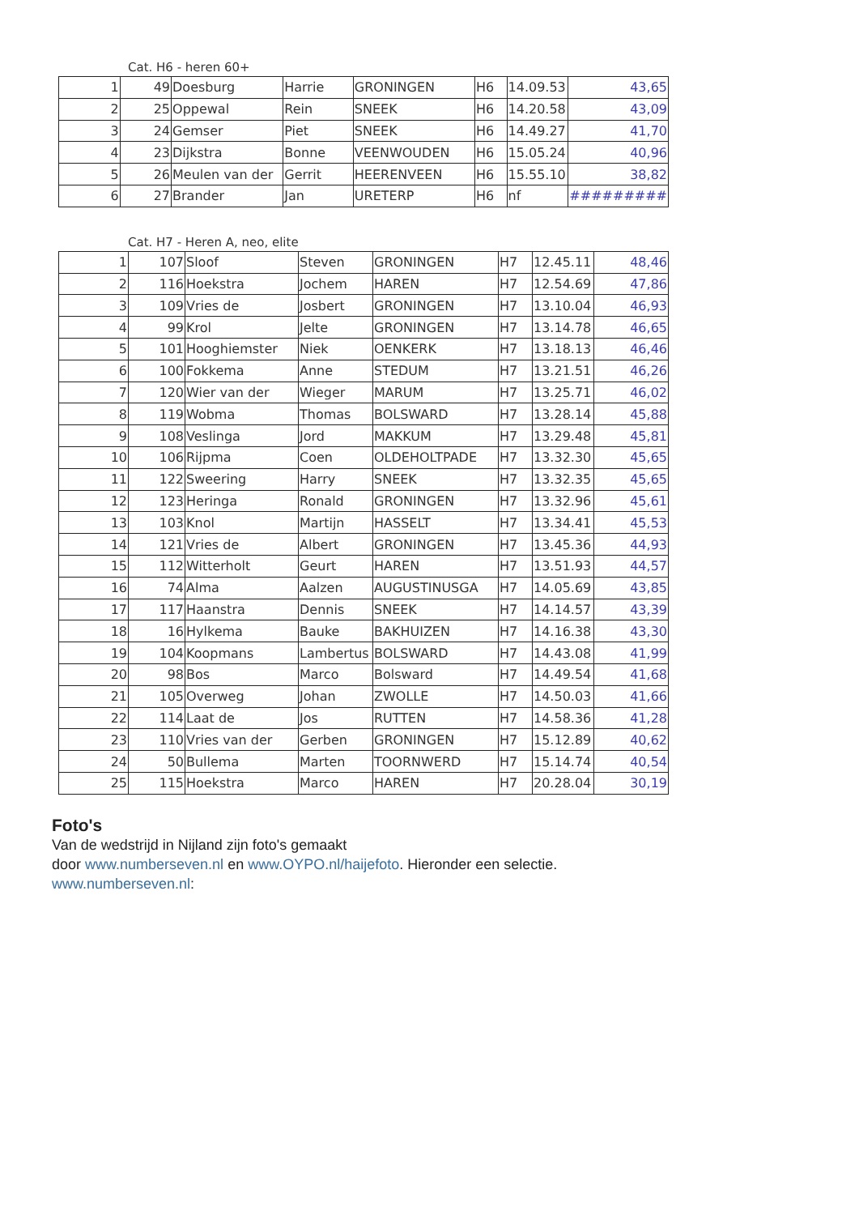Cat. H6 - heren 60+
| 1 | 49 | Doesburg | Harrie | GRONINGEN | H6 | 14.09.53 | 43,65 |
| 2 | 25 | Oppewal | Rein | SNEEK | H6 | 14.20.58 | 43,09 |
| 3 | 24 | Gemser | Piet | SNEEK | H6 | 14.49.27 | 41,70 |
| 4 | 23 | Dijkstra | Bonne | VEENWOUDEN | H6 | 15.05.24 | 40,96 |
| 5 | 26 | Meulen van der | Gerrit | HEERENVEEN | H6 | 15.55.10 | 38,82 |
| 6 | 27 | Brander | Jan | URETERP | H6 | nf | ######### |
Cat. H7 - Heren A, neo, elite
| 1 | 107 | Sloof | Steven | GRONINGEN | H7 | 12.45.11 | 48,46 |
| 2 | 116 | Hoekstra | Jochem | HAREN | H7 | 12.54.69 | 47,86 |
| 3 | 109 | Vries de | Josbert | GRONINGEN | H7 | 13.10.04 | 46,93 |
| 4 | 99 | Krol | Jelte | GRONINGEN | H7 | 13.14.78 | 46,65 |
| 5 | 101 | Hooghiemster | Niek | OENKERK | H7 | 13.18.13 | 46,46 |
| 6 | 100 | Fokkema | Anne | STEDUM | H7 | 13.21.51 | 46,26 |
| 7 | 120 | Wier van der | Wieger | MARUM | H7 | 13.25.71 | 46,02 |
| 8 | 119 | Wobma | Thomas | BOLSWARD | H7 | 13.28.14 | 45,88 |
| 9 | 108 | Veslinga | Jord | MAKKUM | H7 | 13.29.48 | 45,81 |
| 10 | 106 | Rijpma | Coen | OLDEHOLTPADE | H7 | 13.32.30 | 45,65 |
| 11 | 122 | Sweering | Harry | SNEEK | H7 | 13.32.35 | 45,65 |
| 12 | 123 | Heringa | Ronald | GRONINGEN | H7 | 13.32.96 | 45,61 |
| 13 | 103 | Knol | Martijn | HASSELT | H7 | 13.34.41 | 45,53 |
| 14 | 121 | Vries de | Albert | GRONINGEN | H7 | 13.45.36 | 44,93 |
| 15 | 112 | Witterholt | Geurt | HAREN | H7 | 13.51.93 | 44,57 |
| 16 | 74 | Alma | Aalzen | AUGUSTINUSGA | H7 | 14.05.69 | 43,85 |
| 17 | 117 | Haanstra | Dennis | SNEEK | H7 | 14.14.57 | 43,39 |
| 18 | 16 | Hylkema | Bauke | BAKHUIZEN | H7 | 14.16.38 | 43,30 |
| 19 | 104 | Koopmans | Lambertus | BOLSWARD | H7 | 14.43.08 | 41,99 |
| 20 | 98 | Bos | Marco | Bolsward | H7 | 14.49.54 | 41,68 |
| 21 | 105 | Overweg | Johan | ZWOLLE | H7 | 14.50.03 | 41,66 |
| 22 | 114 | Laat de | Jos | RUTTEN | H7 | 14.58.36 | 41,28 |
| 23 | 110 | Vries van der | Gerben | GRONINGEN | H7 | 15.12.89 | 40,62 |
| 24 | 50 | Bullema | Marten | TOORNWERD | H7 | 15.14.74 | 40,54 |
| 25 | 115 | Hoekstra | Marco | HAREN | H7 | 20.28.04 | 30,19 |
Foto's
Van de wedstrijd in Nijland zijn foto's gemaakt
door www.numberseven.nl en www.OYPO.nl/haijefoto. Hieronder een selectie.
www.numberseven.nl: